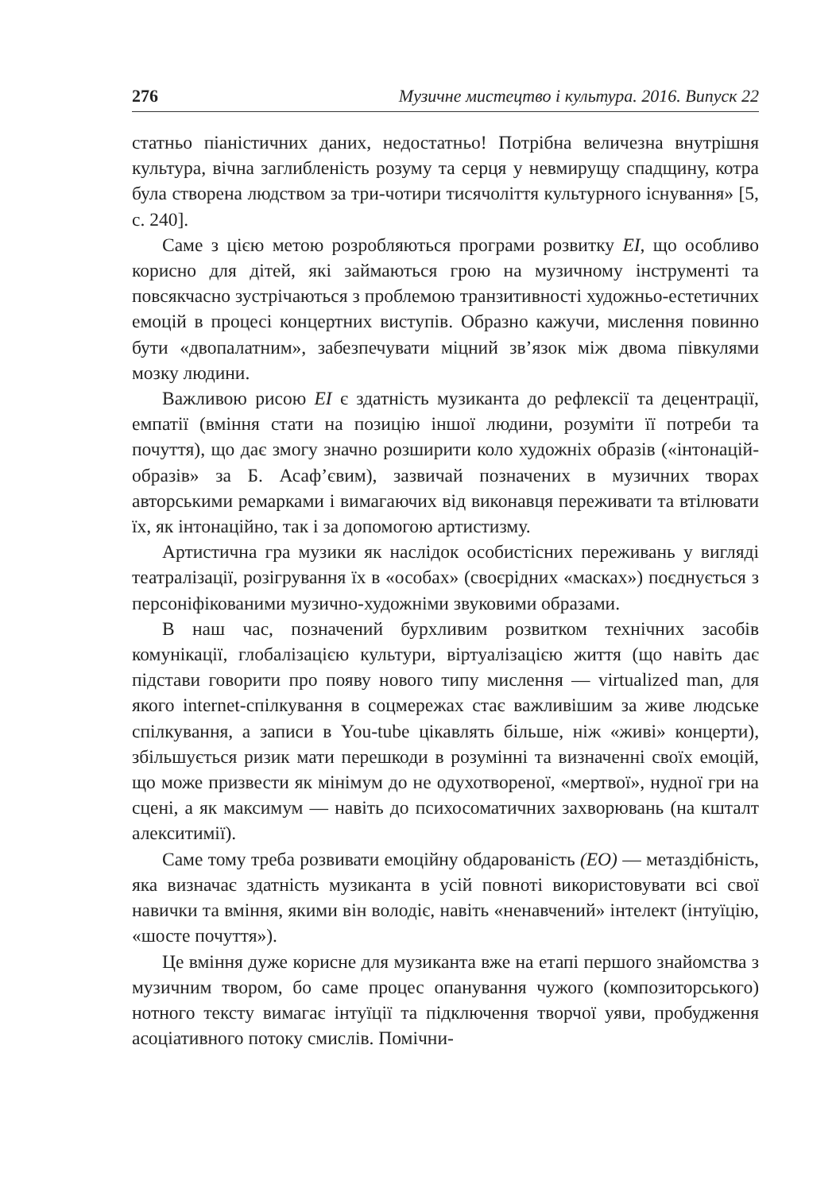276 Музичне мистецтво і культура. 2016. Випуск 22
статньо піаністичних даних, недостатньо! Потрібна величезна внутрішня культура, вічна заглибленість розуму та серця у невмирущу спадщину, котра була створена людством за три-чотири тисячоліття культурного існування» [5, с. 240].
Саме з цією метою розробляються програми розвитку EI, що особливо корисно для дітей, які займаються грою на музичному інструменті та повсякчасно зустрічаються з проблемою транзитивності художньо-естетичних емоцій в процесі концертних виступів. Образно кажучи, мислення повинно бути «двопалатним», забезпечувати міцний зв’язок між двома півкулями мозку людини.
Важливою рисою EI є здатність музиканта до рефлексії та децентрації, емпатії (вміння стати на позицію іншої людини, розуміти її потреби та почуття), що дає змогу значно розширити коло художніх образів («інтонацій-образів» за Б. Асаф’євим), зазвичай позначених в музичних творах авторськими ремарками і вимагаючих від виконавця переживати та втілювати їх, як інтонаційно, так і за допомогою артистизму.
Артистична гра музики як наслідок особистісних переживань у вигляді театралізації, розігрування їх в «особах» (своєрідних «масках») поєднується з персоніфікованими музично-художніми звуковими образами.
В наш час, позначений бурхливим розвитком технічних засобів комунікації, глобалізацією культури, віртуалізацією життя (що навіть дає підстави говорити про появу нового типу мислення — virtualized man, для якого internet-спілкування в соцмережах стає важливішим за живе людське спілкування, а записи в You-tube цікавлять більше, ніж «живі» концерти), збільшується ризик мати перешкоди в розумінні та визначенні своїх емоцій, що може призвести як мінімум до не одухотвореної, «мертвої», нудної гри на сцені, а як максимум — навіть до психосоматичних захворювань (на кшталт алекситимії).
Саме тому треба розвивати емоційну обдарованість (EO) — метаздібність, яка визначає здатність музиканта в усій повноті використовувати всі свої навички та вміння, якими він володіє, навіть «ненавчений» інтелект (інтуїцію, «шосте почуття»).
Це вміння дуже корисне для музиканта вже на етапі першого знайомства з музичним твором, бо саме процес опанування чужого (композиторського) нотного тексту вимагає інтуїції та підключення творчої уяви, пробудження асоціативного потоку смислів. Помічни-